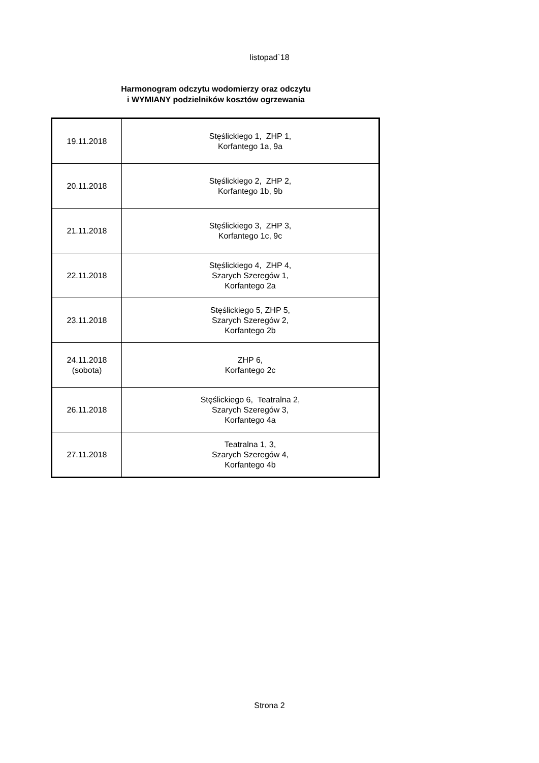listopad`18
Harmonogram odczytu wodomierzy oraz odczytu
i WYMIANY podzielników kosztów ogrzewania
| 19.11.2018 | Stęślickiego 1, ZHP 1, Korfantego 1a, 9a |
| 20.11.2018 | Stęślickiego 2, ZHP 2, Korfantego 1b, 9b |
| 21.11.2018 | Stęślickiego 3, ZHP 3, Korfantego 1c, 9c |
| 22.11.2018 | Stęślickiego 4, ZHP 4, Szarych Szeregów 1, Korfantego 2a |
| 23.11.2018 | Stęślickiego 5, ZHP 5, Szarych Szeregów 2, Korfantego 2b |
| 24.11.2018 (sobota) | ZHP 6, Korfantego 2c |
| 26.11.2018 | Stęślickiego 6, Teatralna 2, Szarych Szeregów 3, Korfantego 4a |
| 27.11.2018 | Teatralna 1, 3, Szarych Szeregów 4, Korfantego 4b |
Strona 2